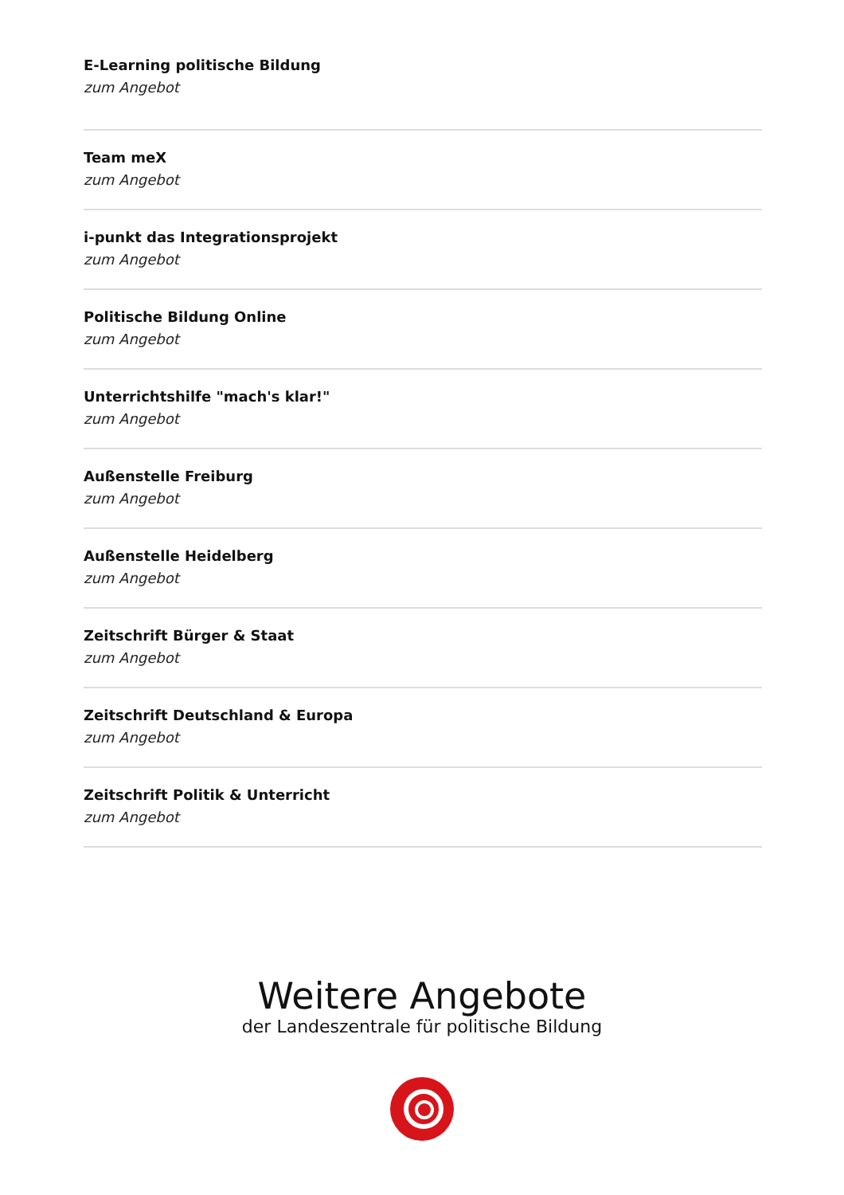E-Learning politische Bildung
zum Angebot
Team meX
zum Angebot
i-punkt das Integrationsprojekt
zum Angebot
Politische Bildung Online
zum Angebot
Unterrichtshilfe "mach's klar!"
zum Angebot
Außenstelle Freiburg
zum Angebot
Außenstelle Heidelberg
zum Angebot
Zeitschrift Bürger & Staat
zum Angebot
Zeitschrift Deutschland & Europa
zum Angebot
Zeitschrift Politik & Unterricht
zum Angebot
Weitere Angebote
der Landeszentrale für politische Bildung